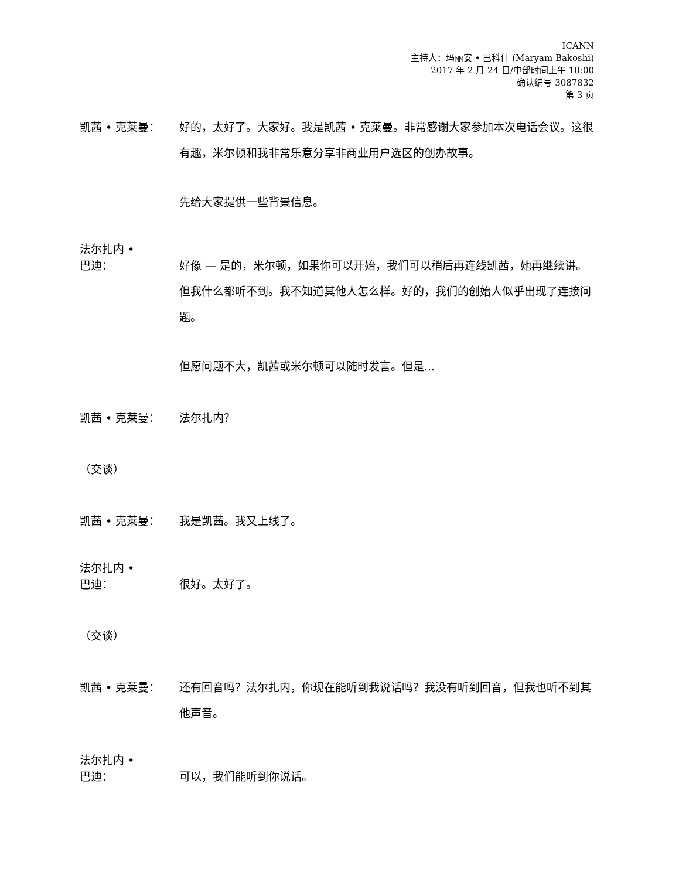ICANN
主持人：玛丽安 • 巴科什 (Maryam Bakoshi)
2017 年 2 月 24 日/中部时间上午 10:00
确认编号 3087832
第 3 页
凯茜 • 克莱曼： 好的，太好了。大家好。我是凯茜 • 克莱曼。非常感谢大家参加本次电话会议。这很有趣，米尔顿和我非常乐意分享非商业用户选区的创办故事。
先给大家提供一些背景信息。
法尔扎内 •
巴迪：
好像 — 是的，米尔顿，如果你可以开始，我们可以稍后再连线凯茜，她再继续讲。但我什么都听不到。我不知道其他人怎么样。好的，我们的创始人似乎出现了连接问题。
但愿问题不大，凯茜或米尔顿可以随时发言。但是...
凯茜 • 克莱曼： 法尔扎内？
（交谈）
凯茜 • 克莱曼： 我是凯茜。我又上线了。
法尔扎内 •
巴迪：
很好。太好了。
（交谈）
凯茜 • 克莱曼： 还有回音吗？法尔扎内，你现在能听到我说话吗？我没有听到回音，但我也听不到其他声音。
法尔扎内 •
巴迪：
可以，我们能听到你说话。